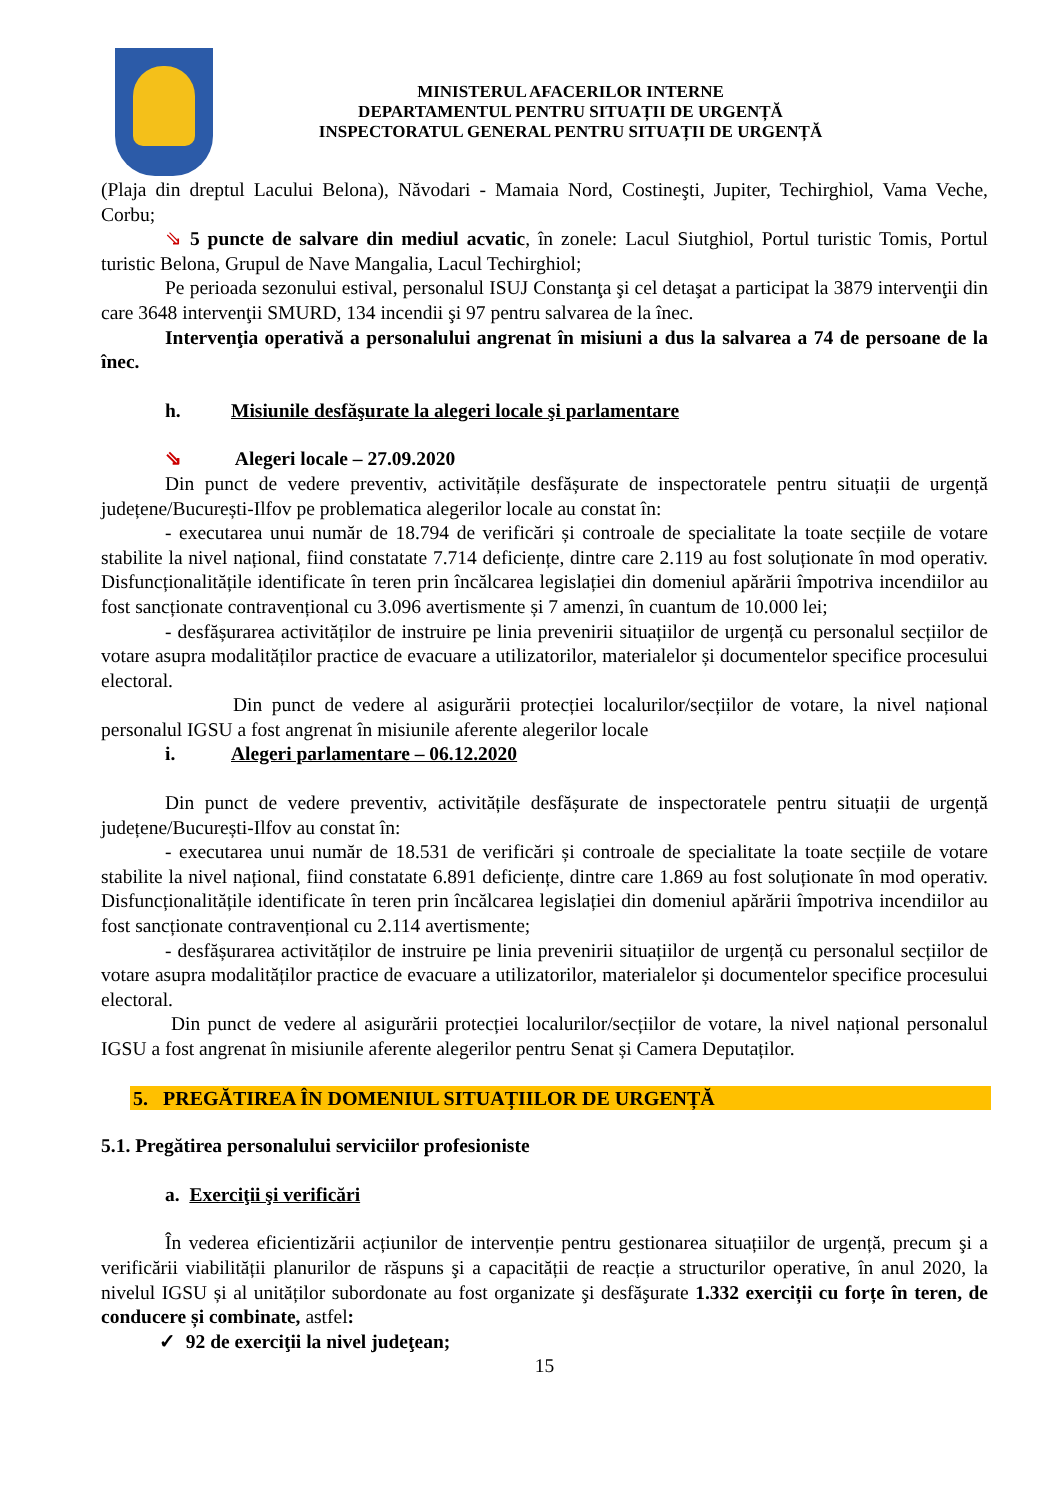MINISTERUL AFACERILOR INTERNE
DEPARTAMENTUL PENTRU SITUAȚII DE URGENȚĂ
INSPECTORATUL GENERAL PENTRU SITUAȚII DE URGENȚĂ
(Plaja din dreptul Lacului Belona), Năvodari - Mamaia Nord, Costineşti, Jupiter, Techirghiol, Vama Veche, Corbu;
⇘ 5 puncte de salvare din mediul acvatic, în zonele: Lacul Siutghiol, Portul turistic Tomis, Portul turistic Belona, Grupul de Nave Mangalia, Lacul Techirghiol;
Pe perioada sezonului estival, personalul ISUJ Constanţa şi cel detaşat a participat la 3879 intervenţii din care 3648 intervenţii SMURD, 134 incendii şi 97 pentru salvarea de la înec.
Intervenţia operativă a personalului angrenat în misiuni a dus la salvarea a 74 de persoane de la înec.
h. Misiunile desfăşurate la alegeri locale şi parlamentare
⇘ Alegeri locale – 27.09.2020
Din punct de vedere preventiv, activitățile desfășurate de inspectoratele pentru situații de urgență județene/București-Ilfov pe problematica alegerilor locale au constat în:
- executarea unui număr de 18.794 de verificări și controale de specialitate la toate secțiile de votare stabilite la nivel național, fiind constatate 7.714 deficiențe, dintre care 2.119 au fost soluționate în mod operativ. Disfuncționalitățile identificate în teren prin încălcarea legislației din domeniul apărării împotriva incendiilor au fost sancționate contravențional cu 3.096 avertismente și 7 amenzi, în cuantum de 10.000 lei;
- desfășurarea activităților de instruire pe linia prevenirii situațiilor de urgență cu personalul secțiilor de votare asupra modalităților practice de evacuare a utilizatorilor, materialelor și documentelor specifice procesului electoral.
Din punct de vedere al asigurării protecției localurilor/secțiilor de votare, la nivel național personalul IGSU a fost angrenat în misiunile aferente alegerilor locale
i. Alegeri parlamentare – 06.12.2020
Din punct de vedere preventiv, activitățile desfășurate de inspectoratele pentru situații de urgență județene/București-Ilfov au constat în:
- executarea unui număr de 18.531 de verificări și controale de specialitate la toate secțiile de votare stabilite la nivel național, fiind constatate 6.891 deficiențe, dintre care 1.869 au fost soluționate în mod operativ. Disfuncționalitățile identificate în teren prin încălcarea legislației din domeniul apărării împotriva incendiilor au fost sancționate contravențional cu 2.114 avertismente;
- desfășurarea activităților de instruire pe linia prevenirii situațiilor de urgență cu personalul secțiilor de votare asupra modalităților practice de evacuare a utilizatorilor, materialelor și documentelor specifice procesului electoral.
Din punct de vedere al asigurării protecției localurilor/secțiilor de votare, la nivel național personalul IGSU a fost angrenat în misiunile aferente alegerilor pentru Senat și Camera Deputaților.
5. PREGĂTIREA ÎN DOMENIUL SITUAȚIILOR DE URGENȚĂ
5.1. Pregătirea personalului serviciilor profesioniste
a. Exerciţii şi verificări
În vederea eficientizării acțiunilor de intervenție pentru gestionarea situațiilor de urgență, precum şi a verificării viabilității planurilor de răspuns şi a capacității de reacție a structurilor operative, în anul 2020, la nivelul IGSU și al unităților subordonate au fost organizate şi desfăşurate 1.332 exerciții cu forțe în teren, de conducere și combinate, astfel:
✓ 92 de exerciţii la nivel judeţean;
15